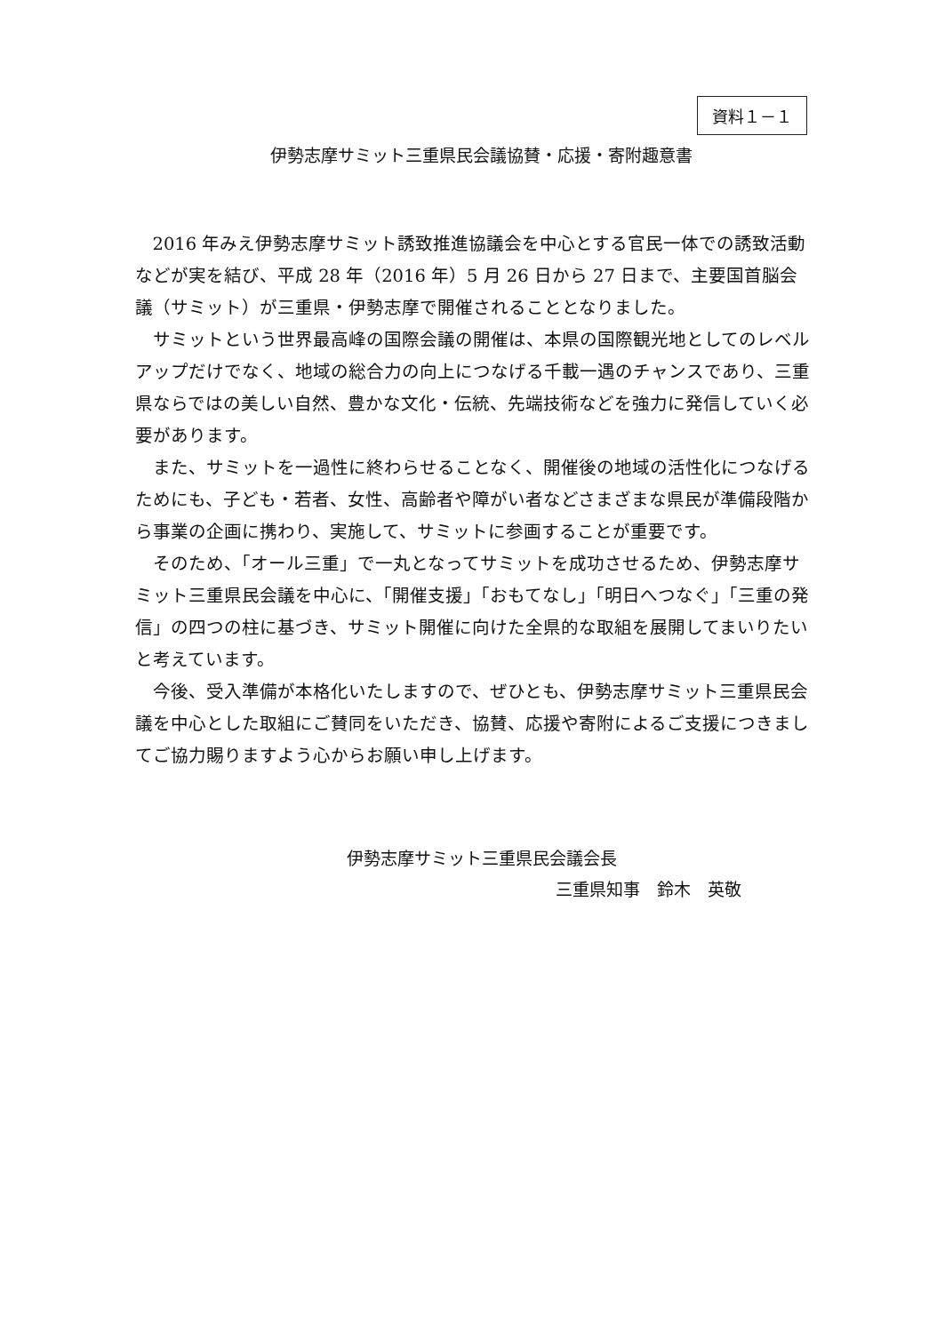資料１－１
伊勢志摩サミット三重県民会議協賛・応援・寄附趣意書
2016 年みえ伊勢志摩サミット誘致推進協議会を中心とする官民一体での誘致活動などが実を結び、平成 28 年（2016 年）5 月 26 日から 27 日まで、主要国首脳会議（サミット）が三重県・伊勢志摩で開催されることとなりました。
サミットという世界最高峰の国際会議の開催は、本県の国際観光地としてのレベルアップだけでなく、地域の総合力の向上につなげる千載一遇のチャンスであり、三重県ならではの美しい自然、豊かな文化・伝統、先端技術などを強力に発信していく必要があります。
また、サミットを一過性に終わらせることなく、開催後の地域の活性化につなげるためにも、子ども・若者、女性、高齢者や障がい者などさまざまな県民が準備段階から事業の企画に携わり、実施して、サミットに参画することが重要です。
そのため、「オール三重」で一丸となってサミットを成功させるため、伊勢志摩サミット三重県民会議を中心に、「開催支援」「おもてなし」「明日へつなぐ」「三重の発信」の四つの柱に基づき、サミット開催に向けた全県的な取組を展開してまいりたいと考えています。
今後、受入準備が本格化いたしますので、ぜひとも、伊勢志摩サミット三重県民会議を中心とした取組にご賛同をいただき、協賛、応援や寄附によるご支援につきましてご協力賜りますよう心からお願い申し上げます。
伊勢志摩サミット三重県民会議会長
三重県知事　鈴木　英敬